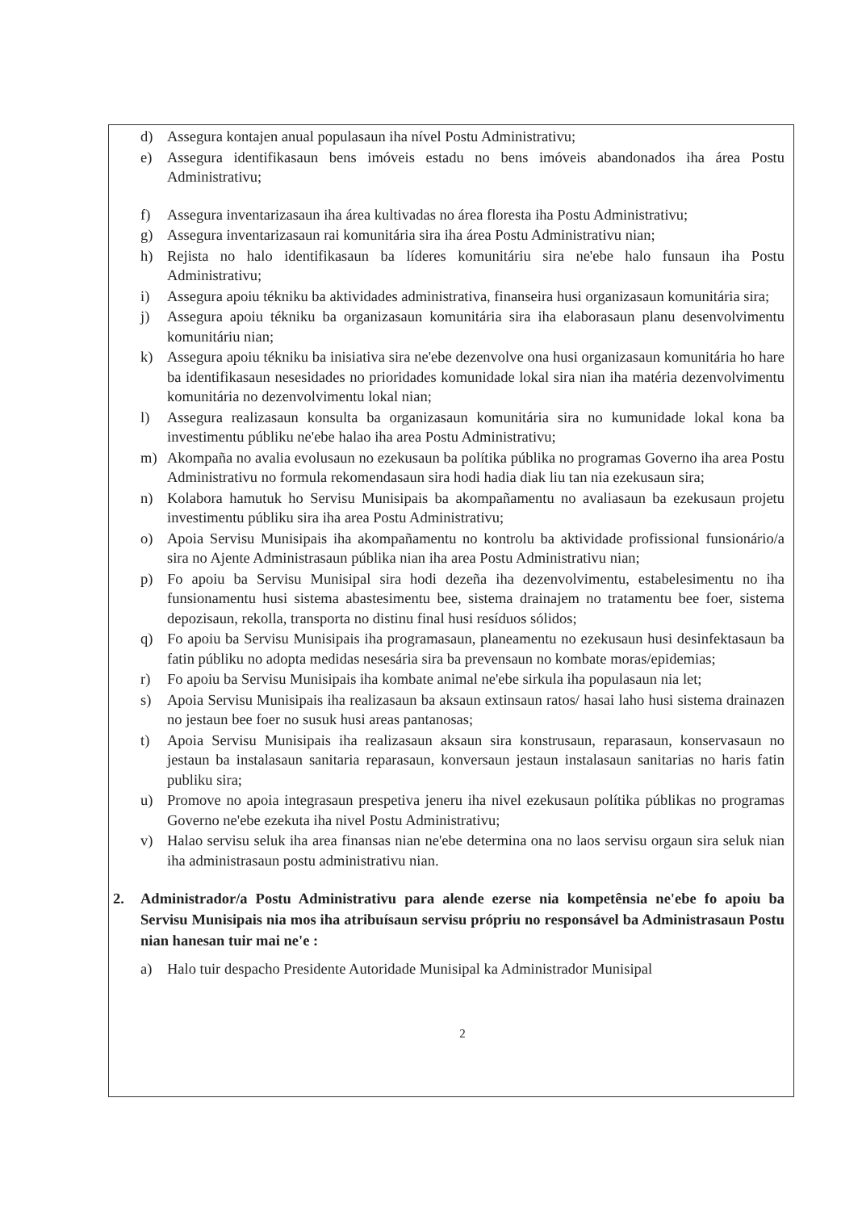d) Assegura kontajen anual populasaun iha nível Postu Administrativu;
e) Assegura identifikasaun bens imóveis estadu no bens imóveis abandonados iha área Postu Administrativu;
f) Assegura inventarizasaun iha área kultivadas no área floresta iha Postu Administrativu;
g) Assegura inventarizasaun rai komunitária sira iha área Postu Administrativu nian;
h) Rejista no halo identifikasaun ba líderes komunitáriu sira ne'ebe halo funsaun iha Postu Administrativu;
i) Assegura apoiu tékniku ba aktividades administrativa, finanseira husi organizasaun komunitária sira;
j) Assegura apoiu tékniku ba organizasaun komunitária sira iha elaborasaun planu desenvolvimentu komunitáriu nian;
k) Assegura apoiu tékniku ba inisiativa sira ne'ebe dezenvolve ona husi organizasaun komunitária ho hare ba identifikasaun nesesidades no prioridades komunidade lokal sira nian iha matéria dezenvolvimentu komunitária no dezenvolvimentu lokal nian;
l) Assegura realizasaun konsulta ba organizasaun komunitária sira no kumunidade lokal kona ba investimentu públiku ne'ebe halao iha area Postu Administrativu;
m) Akompaña no avalia evolusaun no ezekusaun ba polítika públika no programas Governo iha area Postu Administrativu no formula rekomendasaun sira hodi hadia diak liu tan nia ezekusaun sira;
n) Kolabora hamutuk ho Servisu Munisipais ba akompañamentu no avaliasaun ba ezekusaun projetu investimentu públiku sira iha area Postu Administrativu;
o) Apoia Servisu Munisipais iha akompañamentu no kontrolu ba aktividade profissional funsionário/a sira no Ajente Administrasaun públika nian iha area Postu Administrativu nian;
p) Fo apoiu ba Servisu Munisipal sira hodi dezeña iha dezenvolvimentu, estabelesimentu no iha funsionamentu husi sistema abastesimentu bee, sistema drainajem no tratamentu bee foer, sistema depozisaun, rekolla, transporta no distinu final husi resíduos sólidos;
q) Fo apoiu ba Servisu Munisipais iha programasaun, planeamentu no ezekusaun husi desinfektasaun ba fatin públiku no adopta medidas nesesária sira ba prevensaun no kombate moras/epidemias;
r) Fo apoiu ba Servisu Munisipais iha kombate animal ne'ebe sirkula iha populasaun nia let;
s) Apoia Servisu Munisipais iha realizasaun ba aksaun extinsaun ratos/ hasai laho husi sistema drainazen no jestaun bee foer no susuk husi areas pantanosas;
t) Apoia Servisu Munisipais iha realizasaun aksaun sira konstrusaun, reparasaun, konservasaun no jestaun ba instalasaun sanitaria reparasaun, konversaun jestaun instalasaun sanitarias no haris fatin publiku sira;
u) Promove no apoia integrasaun prespetiva jeneru iha nivel ezekusaun polítika públikas no programas Governo ne'ebe ezekuta iha nivel Postu Administrativu;
v) Halao servisu seluk iha area finansas nian ne'ebe determina ona no laos servisu orgaun sira seluk nian iha administrasaun postu administrativu nian.
2. Administrador/a Postu Administrativu para alende ezerse nia kompetênsia ne'ebe fo apoiu ba Servisu Munisipais nia mos iha atribuísaun servisu própriu no responsável ba Administrasaun Postu nian hanesan tuir mai ne'e :
a) Halo tuir despacho Presidente Autoridade Munisipal ka Administrador Munisipal
2